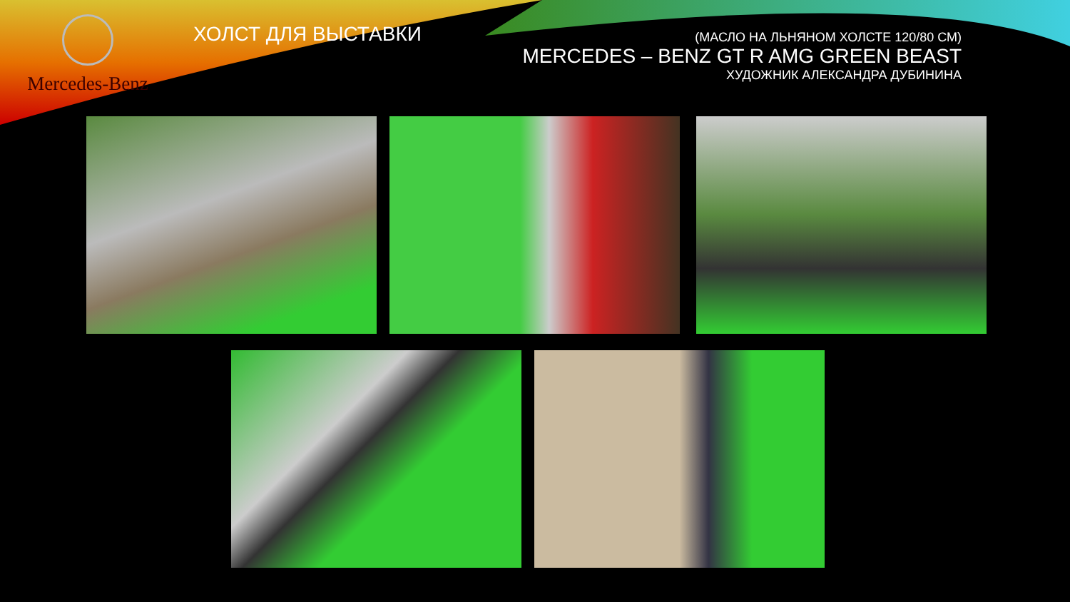Mercedes-Benz
ХОЛСТ ДЛЯ ВЫСТАВКИ
(МАСЛО НА ЛЬНЯНОМ ХОЛСТЕ 120/80 СМ)
MERCEDES – BENZ GT R AMG GREEN BEAST
ХУДОЖНИК АЛЕКСАНДРА ДУБИНИНА